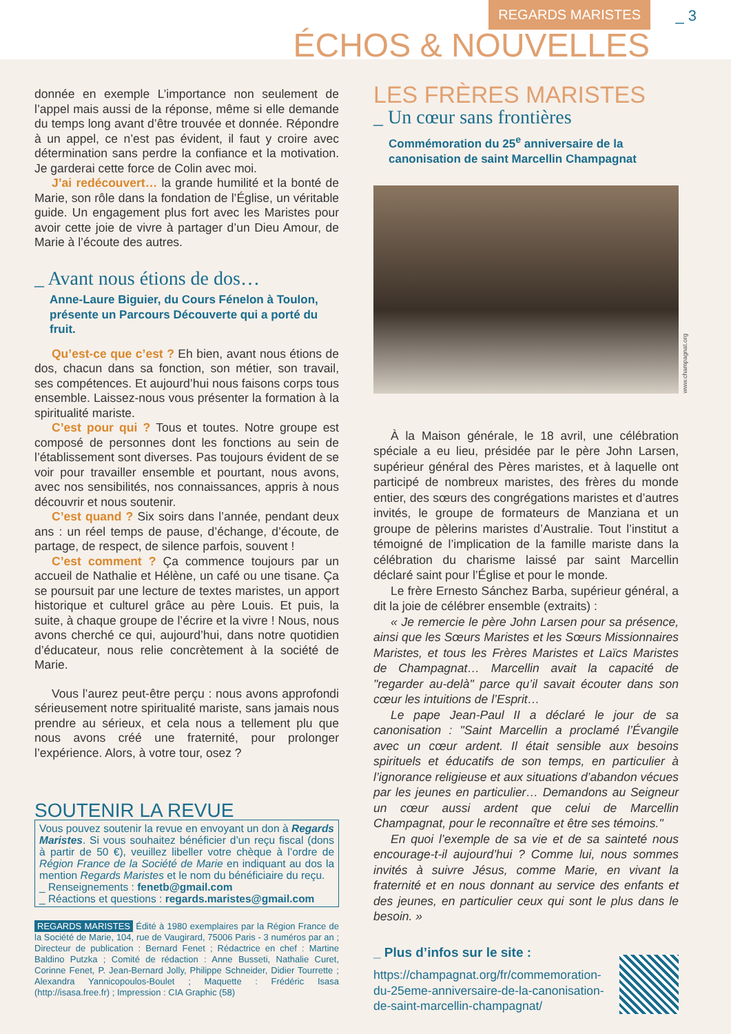REGARDS MARISTES _ 3
ÉCHOS & NOUVELLES
donnée en exemple L’importance non seulement de l’appel mais aussi de la réponse, même si elle demande du temps long avant d’être trouvée et donnée. Répondre à un appel, ce n’est pas évident, il faut y croire avec détermination sans perdre la confiance et la motivation. Je garderai cette force de Colin avec moi.
J’ai redécouvert… la grande humilité et la bonté de Marie, son rôle dans la fondation de l’Église, un véritable guide. Un engagement plus fort avec les Maristes pour avoir cette joie de vivre à partager d’un Dieu Amour, de Marie à l’écoute des autres.
_ Avant nous étions de dos…
Anne-Laure Biguier, du Cours Fénelon à Toulon, présente un Parcours Découverte qui a porté du fruit.
Qu’est-ce que c’est ? Eh bien, avant nous étions de dos, chacun dans sa fonction, son métier, son travail, ses compétences. Et aujourd’hui nous faisons corps tous ensemble. Laissez-nous vous présenter la formation à la spiritualité mariste.
C’est pour qui ? Tous et toutes. Notre groupe est composé de personnes dont les fonctions au sein de l’établissement sont diverses. Pas toujours évident de se voir pour travailler ensemble et pourtant, nous avons, avec nos sensibilités, nos connaissances, appris à nous découvrir et nous soutenir.
C’est quand ? Six soirs dans l’année, pendant deux ans : un réel temps de pause, d’échange, d’écoute, de partage, de respect, de silence parfois, souvent !
C’est comment ? Ça commence toujours par un accueil de Nathalie et Hélène, un café ou une tisane. Ça se poursuit par une lecture de textes maristes, un apport historique et culturel grâce au père Louis. Et puis, la suite, à chaque groupe de l’écrire et la vivre ! Nous, nous avons cherché ce qui, aujourd’hui, dans notre quotidien d’éducateur, nous relie concrètement à la société de Marie.
Vous l’aurez peut-être perçu : nous avons approfondi sérieusement notre spiritualité mariste, sans jamais nous prendre au sérieux, et cela nous a tellement plu que nous avons créé une fraternité, pour prolonger l’expérience. Alors, à votre tour, osez ?
SOUTENIR LA REVUE
Vous pouvez soutenir la revue en envoyant un don à Regards Maristes. Si vous souhaitez bénéficier d’un reçu fiscal (dons à partir de 50 €), veuillez libeller votre chèque à l’ordre de Région France de la Société de Marie en indiquant au dos la mention Regards Maristes et le nom du bénéficiaire du reçu.
_ Renseignements : fenetb@gmail.com
_ Réactions et questions : regards.maristes@gmail.com
REGARDS MARISTES Édité à 1980 exemplaires par la Région France de la Société de Marie, 104, rue de Vaugirard, 75006 Paris - 3 numéros par an ; Directeur de publication : Bernard Fenet ; Rédactrice en chef : Martine Baldino Putzka ; Comité de rédaction : Anne Busseti, Nathalie Curet, Corinne Fenet, P. Jean-Bernard Jolly, Philippe Schneider, Didier Tourrette ; Alexandra Yannicopoulos-Boulet ; Maquette : Frédéric Isasa (http://isasa.free.fr) ; Impression : CIA Graphic (58)
LES FRÈRES MARISTES
_ Un cœur sans frontières
Commémoration du 25<sup>e</sup> anniversaire de la canonisation de saint Marcellin Champagnat
www.champagnat.org
À la Maison générale, le 18 avril, une célébration spéciale a eu lieu, présidée par le père John Larsen, supérieur général des Pères maristes, et à laquelle ont participé de nombreux maristes, des frères du monde entier, des sœurs des congrégations maristes et d’autres invités, le groupe de formateurs de Manziana et un groupe de pèlerins maristes d’Australie. Tout l’institut a témoigné de l’implication de la famille mariste dans la célébration du charisme laissé par saint Marcellin déclaré saint pour l’Église et pour le monde.
Le frère Ernesto Sánchez Barba, supérieur général, a dit la joie de célébrer ensemble (extraits) :
« Je remercie le père John Larsen pour sa présence, ainsi que les Sœurs Maristes et les Sœurs Missionnaires Maristes, et tous les Frères Maristes et Laïcs Maristes de Champagnat… Marcellin avait la capacité de "regarder au-delà" parce qu’il savait écouter dans son cœur les intuitions de l’Esprit…
Le pape Jean-Paul II a déclaré le jour de sa canonisation : "Saint Marcellin a proclamé l’Évangile avec un cœur ardent. Il était sensible aux besoins spirituels et éducatifs de son temps, en particulier à l’ignorance religieuse et aux situations d’abandon vécues par les jeunes en particulier… Demandons au Seigneur un cœur aussi ardent que celui de Marcellin Champagnat, pour le reconnaître et être ses témoins."
En quoi l’exemple de sa vie et de sa sainteté nous encourage-t-il aujourd’hui ? Comme lui, nous sommes invités à suivre Jésus, comme Marie, en vivant la fraternité et en nous donnant au service des enfants et des jeunes, en particulier ceux qui sont le plus dans le besoin. »
_ Plus d’infos sur le site :
https://champagnat.org/fr/commemoration-du-25eme-anniversaire-de-la-canonisation-de-saint-marcellin-champagnat/